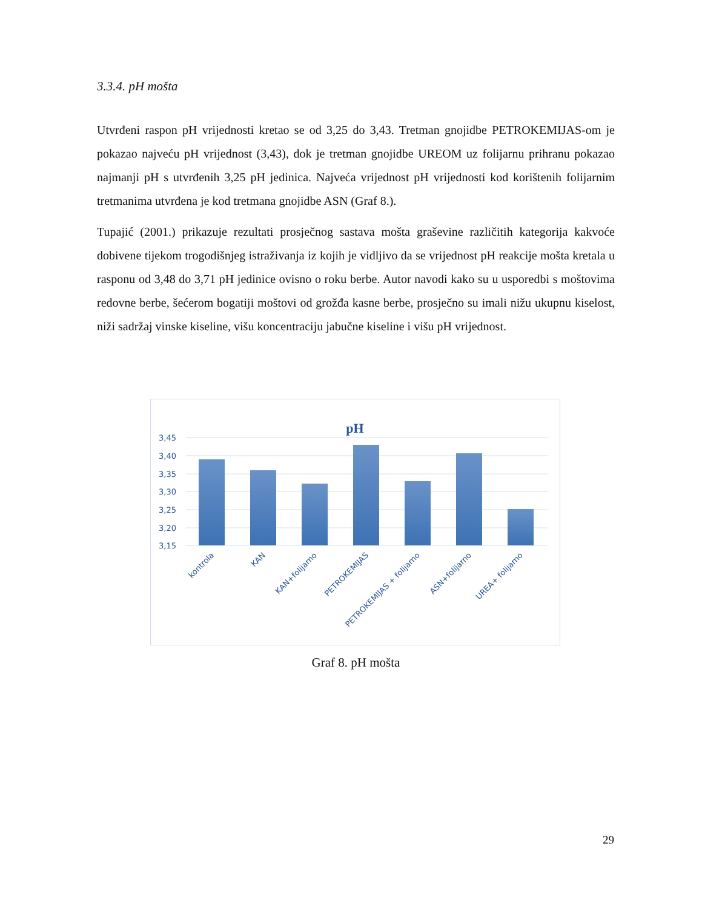3.3.4. pH mošta
Utvrđeni raspon pH vrijednosti kretao se od 3,25 do 3,43. Tretman gnojidbe PETROKEMIJAS-om je pokazao najveću pH vrijednost (3,43), dok je tretman gnojidbe UREOM uz folijarnu prihranu pokazao najmanji pH s utvrđenih 3,25 pH jedinica. Najveća vrijednost pH vrijednosti kod korištenih folijarnim tretmanima utvrđena je kod tretmana gnojidbe ASN (Graf 8.).
Tupajić (2001.) prikazuje rezultati prosječnog sastava mošta graševine različitih kategorija kakvoće dobivene tijekom trogodišnjeg istraživanja iz kojih je vidljivo da se vrijednost pH reakcije mošta kretala u rasponu od 3,48 do 3,71 pH jedinice ovisno o roku berbe. Autor navodi kako su u usporedbi s moštovima redovne berbe, šećerom bogatiji moštovi od grožđa kasne berbe, prosječno su imali nižu ukupnu kiselost, niži sadržaj vinske kiseline, višu koncentraciju jabučne kiseline i višu pH vrijednost.
pH
3,45
3,40
3,35
3,30
3,25
3,20
3,15
kontrola
KAN
KAN+folijarno
PETROKEMIJAS
PETROKEMIJAS + folijarno
ASN+folijarno
UREA+ folijarno
Graf 8. pH mošta
29